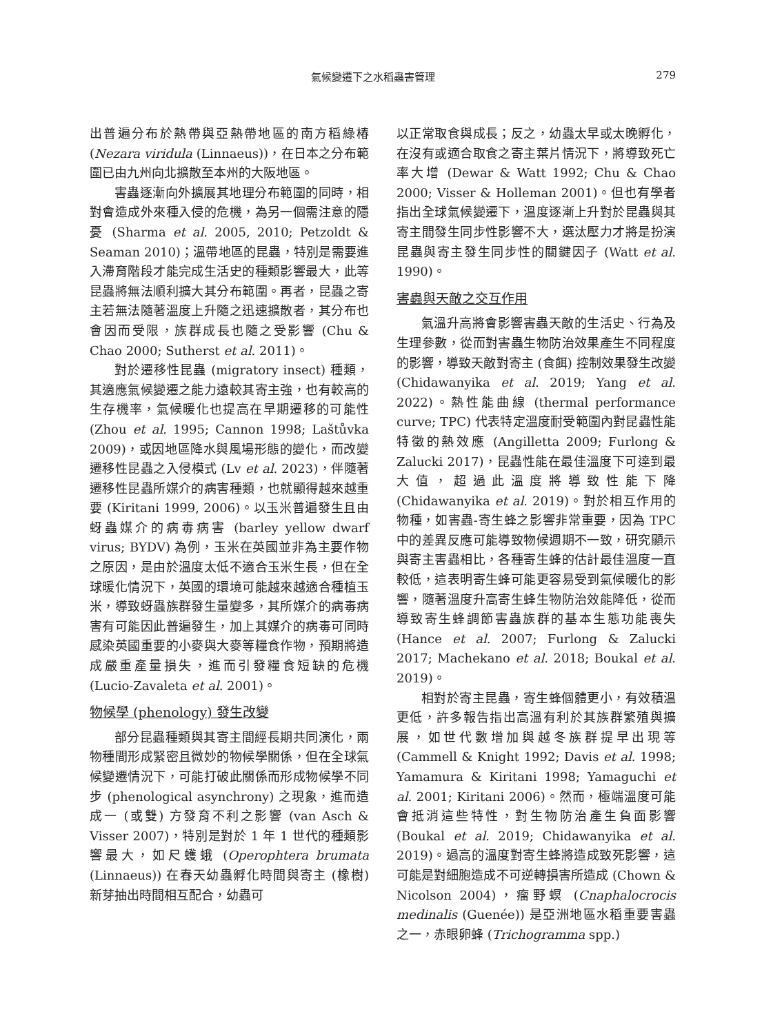氣候變遷下之水稻蟲害管理 279
出普遍分布於熱帶與亞熱帶地區的南方稻綠椿 (Nezara viridula (Linnaeus))，在日本之分布範圍已由九州向北擴散至本州的大阪地區。
害蟲逐漸向外擴展其地理分布範圍的同時，相對會造成外來種入侵的危機，為另一個需注意的隱憂 (Sharma et al. 2005, 2010; Petzoldt & Seaman 2010)；溫帶地區的昆蟲，特別是需要進入滯育階段才能完成生活史的種類影響最大，此等昆蟲將無法順利擴大其分布範圍。再者，昆蟲之寄主若無法隨著溫度上升隨之迅速擴散者，其分布也會因而受限，族群成長也隨之受影響 (Chu & Chao 2000; Sutherst et al. 2011)。
對於遷移性昆蟲 (migratory insect) 種類，其適應氣候變遷之能力遠較其寄主強，也有較高的生存機率，氣候暖化也提高在早期遷移的可能性 (Zhou et al. 1995; Cannon 1998; Laštůvka 2009)，或因地區降水與風場形態的變化，而改變遷移性昆蟲之入侵模式 (Lv et al. 2023)，伴隨著遷移性昆蟲所媒介的病害種類，也就顯得越來越重要 (Kiritani 1999, 2006)。以玉米普遍發生且由蚜蟲媒介的病毒病害 (barley yellow dwarf virus; BYDV) 為例，玉米在英國並非為主要作物之原因，是由於溫度太低不適合玉米生長，但在全球暖化情況下，英國的環境可能越來越適合種植玉米，導致蚜蟲族群發生量變多，其所媒介的病毒病害有可能因此普遍發生，加上其媒介的病毒可同時感染英國重要的小麥與大麥等糧食作物，預期將造成嚴重產量損失，進而引發糧食短缺的危機 (Lucio-Zavaleta et al. 2001)。
物候學 (phenology) 發生改變
部分昆蟲種類與其寄主間經長期共同演化，兩物種間形成緊密且微妙的物候學關係，但在全球氣候變遷情況下，可能打破此關係而形成物候學不同步 (phenological asynchrony) 之現象，進而造成一 (或雙) 方發育不利之影響 (van Asch & Visser 2007)，特別是對於 1 年 1 世代的種類影響最大，如尺蠖蛾 (Operophtera brumata (Linnaeus)) 在春天幼蟲孵化時間與寄主 (橡樹) 新芽抽出時間相互配合，幼蟲可
以正常取食與成長；反之，幼蟲太早或太晚孵化，在沒有或適合取食之寄主葉片情況下，將導致死亡率大增 (Dewar & Watt 1992; Chu & Chao 2000; Visser & Holleman 2001)。但也有學者指出全球氣候變遷下，溫度逐漸上升對於昆蟲與其寄主間發生同步性影響不大，選汰壓力才將是扮演昆蟲與寄主發生同步性的關鍵因子 (Watt et al. 1990)。
害蟲與天敵之交互作用
氣溫升高將會影響害蟲天敵的生活史、行為及生理參數，從而對害蟲生物防治效果產生不同程度的影響，導致天敵對寄主 (食餌) 控制效果發生改變 (Chidawanyika et al. 2019; Yang et al. 2022)。熱性能曲線 (thermal performance curve; TPC) 代表特定溫度耐受範圍內對昆蟲性能特徵的熱效應 (Angilletta 2009; Furlong & Zalucki 2017)，昆蟲性能在最佳溫度下可達到最大值，超過此溫度將導致性能下降 (Chidawanyika et al. 2019)。對於相互作用的物種，如害蟲-寄生蜂之影響非常重要，因為 TPC 中的差異反應可能導致物候週期不一致，研究顯示與寄主害蟲相比，各種寄生蜂的估計最佳溫度一直較低，這表明寄生蜂可能更容易受到氣候暖化的影響，隨著溫度升高寄生蜂生物防治效能降低，從而導致寄生蜂調節害蟲族群的基本生態功能喪失 (Hance et al. 2007; Furlong & Zalucki 2017; Machekano et al. 2018; Boukal et al. 2019)。
相對於寄主昆蟲，寄生蜂個體更小，有效積溫更低，許多報告指出高溫有利於其族群繁殖與擴展，如世代數增加與越冬族群提早出現等 (Cammell & Knight 1992; Davis et al. 1998; Yamamura & Kiritani 1998; Yamaguchi et al. 2001; Kiritani 2006)。然而，極端溫度可能會抵消這些特性，對生物防治產生負面影響 (Boukal et al. 2019; Chidawanyika et al. 2019)。過高的溫度對寄生蜂將造成致死影響，這可能是對細胞造成不可逆轉損害所造成 (Chown & Nicolson 2004)，瘤野螟 (Cnaphalocrocis medinalis (Guenée)) 是亞洲地區水稻重要害蟲之一，赤眼卵蜂 (Trichogramma spp.)